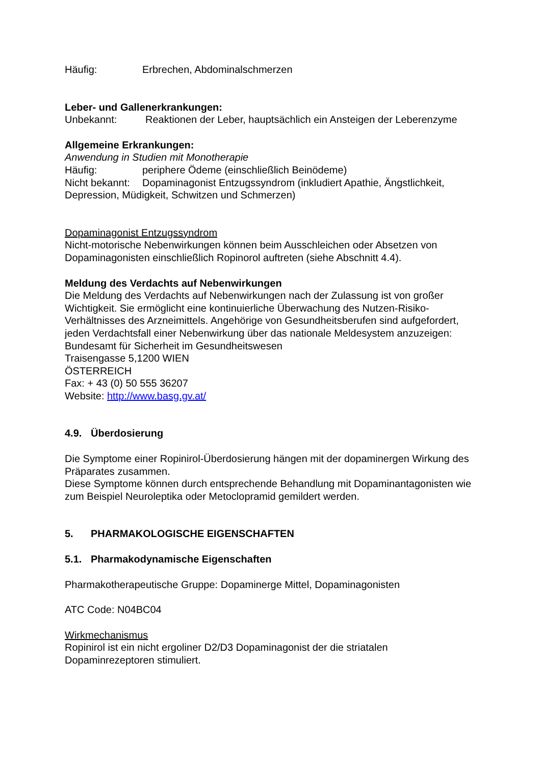Häufig: Erbrechen, Abdominalschmerzen
Leber- und Gallenerkrankungen:
Unbekannt: Reaktionen der Leber, hauptsächlich ein Ansteigen der Leberenzyme
Allgemeine Erkrankungen:
Anwendung in Studien mit Monotherapie
Häufig: periphere Ödeme (einschließlich Beinödeme)
Nicht bekannt: Dopaminagonist Entzugssyndrom (inkludiert Apathie, Ängstlichkeit, Depression, Müdigkeit, Schwitzen und Schmerzen)
Dopaminagonist Entzugssyndrom
Nicht-motorische Nebenwirkungen können beim Ausschleichen oder Absetzen von Dopaminagonisten einschließlich Ropinorol auftreten (siehe Abschnitt 4.4).
Meldung des Verdachts auf Nebenwirkungen
Die Meldung des Verdachts auf Nebenwirkungen nach der Zulassung ist von großer Wichtigkeit. Sie ermöglicht eine kontinuierliche Überwachung des Nutzen-Risiko-Verhältnisses des Arzneimittels. Angehörige von Gesundheitsberufen sind aufgefordert, jeden Verdachtsfall einer Nebenwirkung über das nationale Meldesystem anzuzeigen:
Bundesamt für Sicherheit im Gesundheitswesen
Traisengasse 5,1200 WIEN
ÖSTERREICH
Fax: + 43 (0) 50 555 36207
Website: http://www.basg.gv.at/
4.9. Überdosierung
Die Symptome einer Ropinirol-Überdosierung hängen mit der dopaminergen Wirkung des Präparates zusammen.
Diese Symptome können durch entsprechende Behandlung mit Dopaminantagonisten wie zum Beispiel Neuroleptika oder Metoclopramid gemildert werden.
5. PHARMAKOLOGISCHE EIGENSCHAFTEN
5.1. Pharmakodynamische Eigenschaften
Pharmakotherapeutische Gruppe: Dopaminerge Mittel, Dopaminagonisten
ATC Code: N04BC04
Wirkmechanismus
Ropinirol ist ein nicht ergoliner D2/D3 Dopaminagonist der die striatalen Dopaminrezeptoren stimuliert.